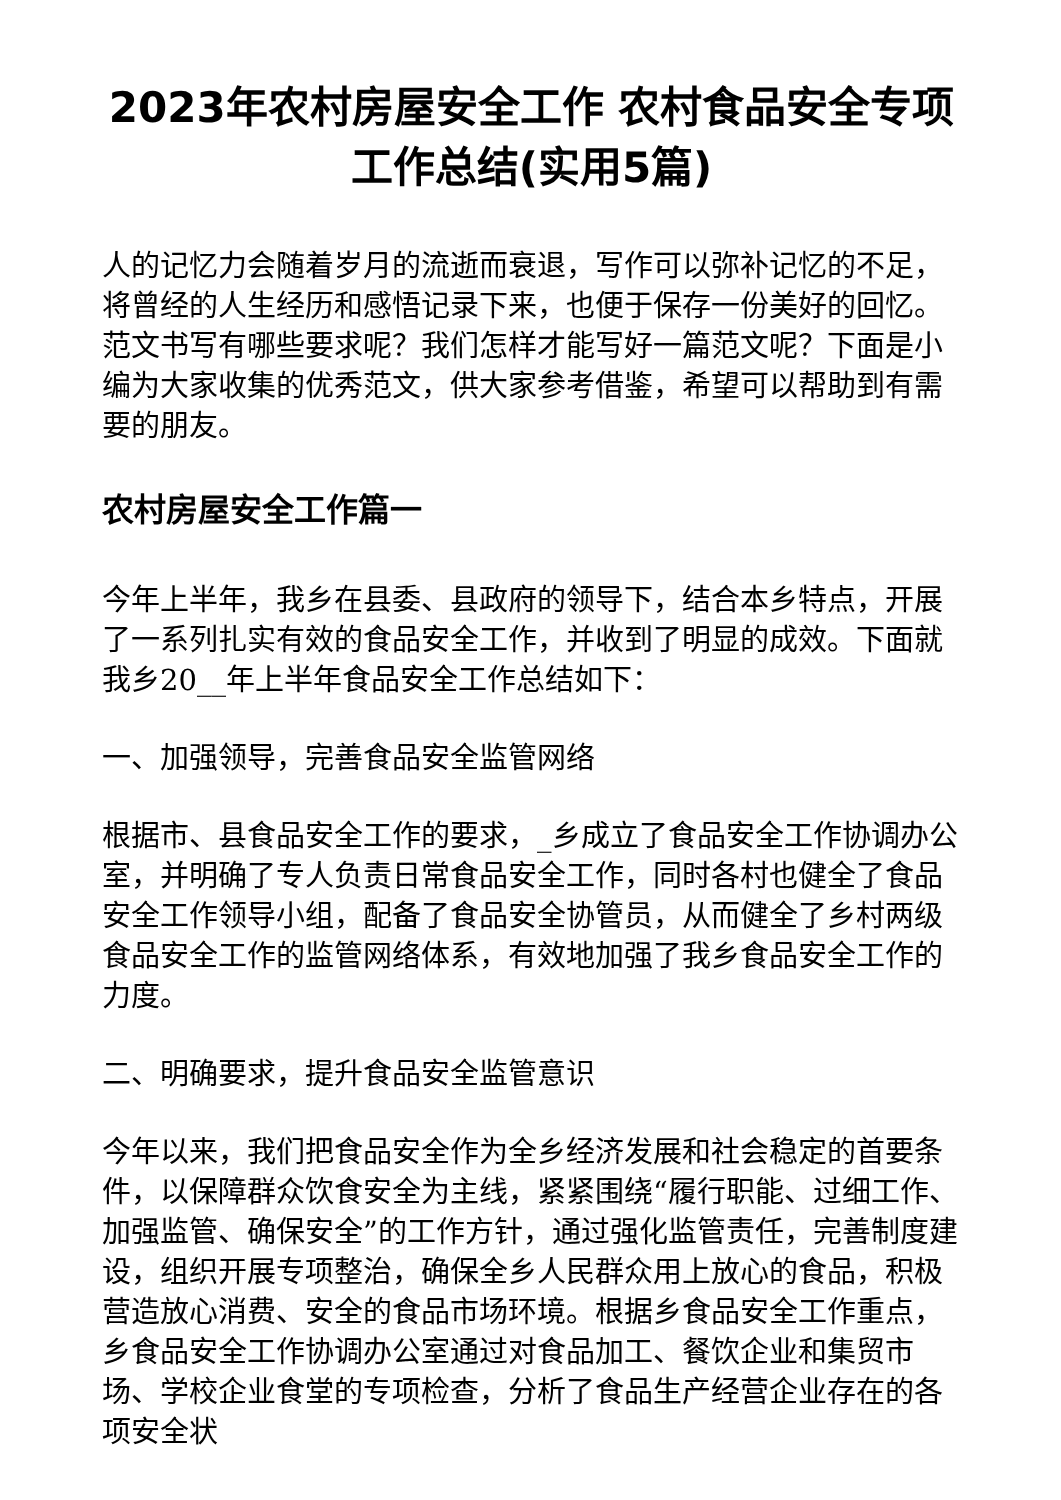2023年农村房屋安全工作 农村食品安全专项工作总结(实用5篇)
人的记忆力会随着岁月的流逝而衰退，写作可以弥补记忆的不足，将曾经的人生经历和感悟记录下来，也便于保存一份美好的回忆。范文书写有哪些要求呢？我们怎样才能写好一篇范文呢？下面是小编为大家收集的优秀范文，供大家参考借鉴，希望可以帮助到有需要的朋友。
农村房屋安全工作篇一
今年上半年，我乡在县委、县政府的领导下，结合本乡特点，开展了一系列扎实有效的食品安全工作，并收到了明显的成效。下面就我乡20__年上半年食品安全工作总结如下：
一、加强领导，完善食品安全监管网络
根据市、县食品安全工作的要求，_乡成立了食品安全工作协调办公室，并明确了专人负责日常食品安全工作，同时各村也健全了食品安全工作领导小组，配备了食品安全协管员，从而健全了乡村两级食品安全工作的监管网络体系，有效地加强了我乡食品安全工作的力度。
二、明确要求，提升食品安全监管意识
今年以来，我们把食品安全作为全乡经济发展和社会稳定的首要条件，以保障群众饮食安全为主线，紧紧围绕“履行职能、过细工作、加强监管、确保安全”的工作方针，通过强化监管责任，完善制度建设，组织开展专项整治，确保全乡人民群众用上放心的食品，积极营造放心消费、安全的食品市场环境。根据乡食品安全工作重点，乡食品安全工作协调办公室通过对食品加工、餐饮企业和集贸市场、学校企业食堂的专项检查，分析了食品生产经营企业存在的各项安全状